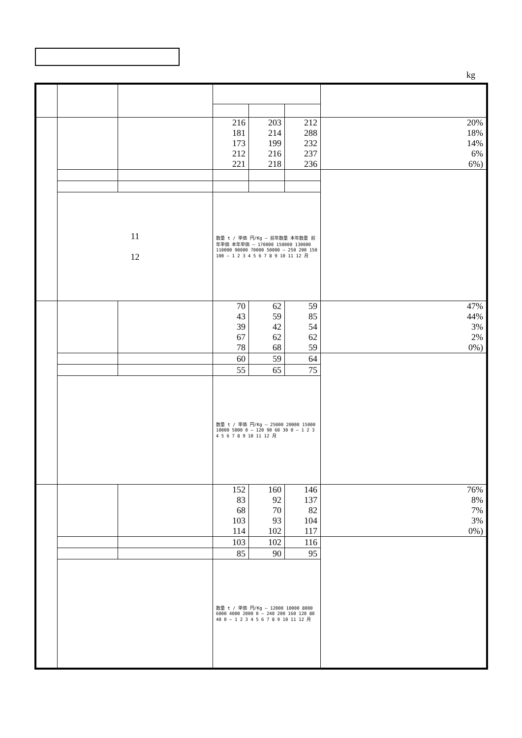kg
| | | | 216 181 173 212 221 | 203 214 199 216 218 | 212 288 232 237 236 | 20% 18% 14% 6% 6%) |
| | 11 12 | | 数量 t / 単価 円/Kg — 前年数量 本年数量 前年単価 本年単価 — 170000 150000 130000 110000 90000 70000 50000 — 250 200 150 100 — 1 2 3 4 5 6 7 8 9 10 11 12 月 | | | |
| | | | 70 43 39 67 78 | 62 59 42 62 68 | 59 85 54 62 59 | 47% 44% 3% 2% 0%) |
| | | | 60 | 59 | 64 | |
| | | | 55 | 65 | 75 | |
| | | | 数量 t / 単価 円/Kg — 25000 20000 15000 10000 5000 0 — 120 90 60 30 0 — 1 2 3 4 5 6 7 8 9 10 11 12 月 | | | |
| | | | 152 83 68 103 114 | 160 92 70 93 102 | 146 137 82 104 117 | 76% 8% 7% 3% 0%) |
| | | | 103 | 102 | 116 | |
| | | | 85 | 90 | 95 | |
| | | | 数量 t / 単価 円/Kg — 12000 10000 8000 6000 4000 2000 0 — 240 200 160 120 80 40 0 — 1 2 3 4 5 6 7 8 9 10 11 12 月 | | | |